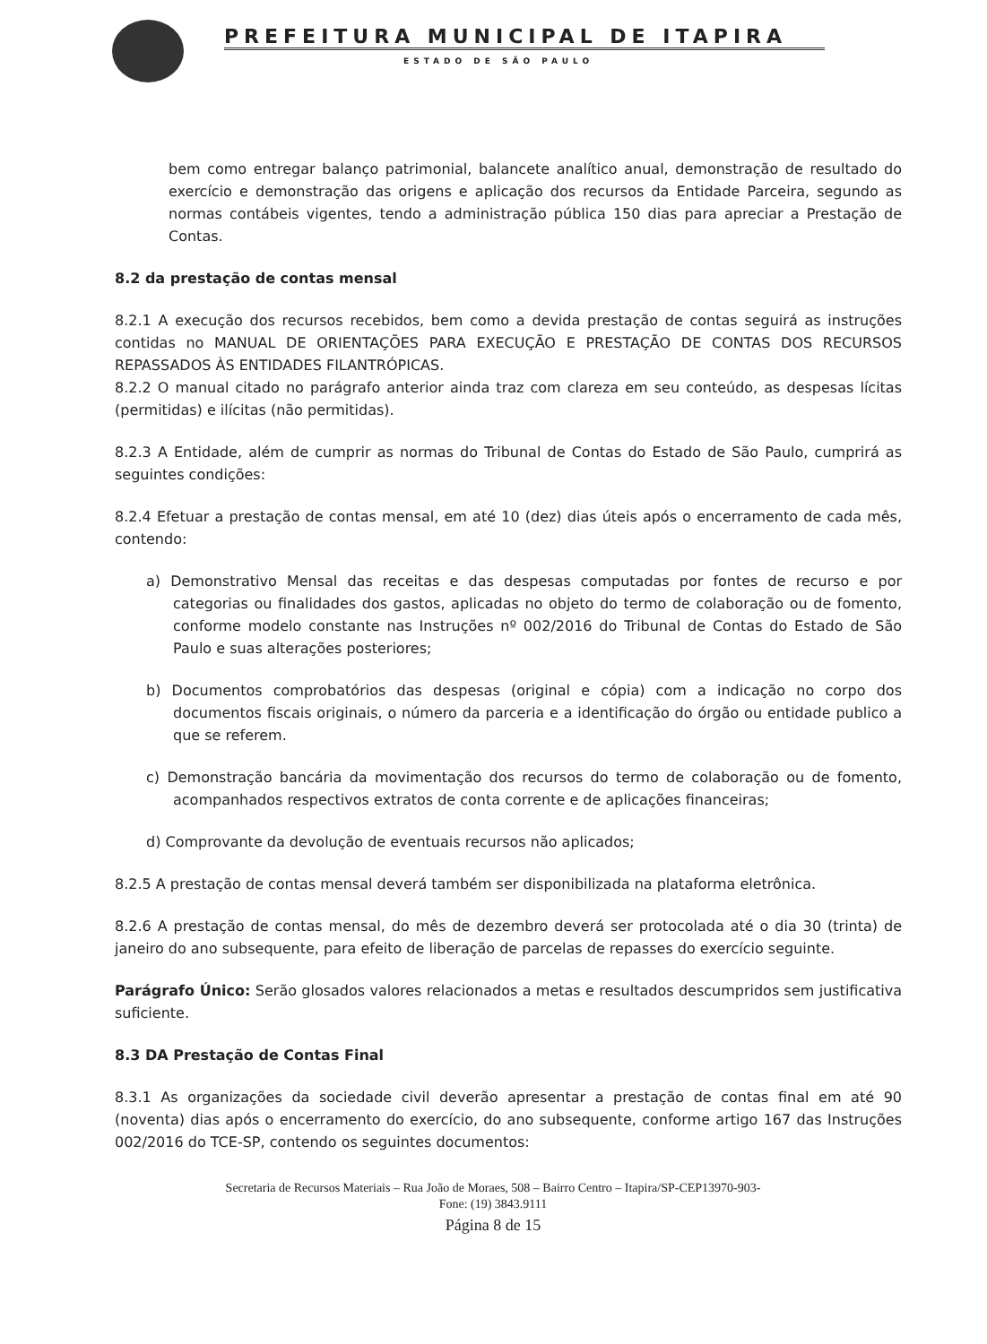PREFEITURA MUNICIPAL DE ITAPIRA
ESTADO DE SÃO PAULO
bem como entregar balanço patrimonial, balancete analítico anual, demonstração de resultado do exercício e demonstração das origens e aplicação dos recursos da Entidade Parceira, segundo as normas contábeis vigentes, tendo a administração pública 150 dias para apreciar a Prestação de Contas.
8.2 da prestação de contas mensal
8.2.1 A execução dos recursos recebidos, bem como a devida prestação de contas seguirá as instruções contidas no MANUAL DE ORIENTAÇÕES PARA EXECUÇÃO E PRESTAÇÃO DE CONTAS DOS RECURSOS REPASSADOS ÀS ENTIDADES FILANTRÓPICAS.
8.2.2 O manual citado no parágrafo anterior ainda traz com clareza em seu conteúdo, as despesas lícitas (permitidas) e ilícitas (não permitidas).
8.2.3 A Entidade, além de cumprir as normas do Tribunal de Contas do Estado de São Paulo, cumprirá as seguintes condições:
8.2.4 Efetuar a prestação de contas mensal, em até 10 (dez) dias úteis após o encerramento de cada mês, contendo:
a) Demonstrativo Mensal das receitas e das despesas computadas por fontes de recurso e por categorias ou finalidades dos gastos, aplicadas no objeto do termo de colaboração ou de fomento, conforme modelo constante nas Instruções nº 002/2016 do Tribunal de Contas do Estado de São Paulo e suas alterações posteriores;
b) Documentos comprobatórios das despesas (original e cópia) com a indicação no corpo dos documentos fiscais originais, o número da parceria e a identificação do órgão ou entidade publico a que se referem.
c) Demonstração bancária da movimentação dos recursos do termo de colaboração ou de fomento, acompanhados respectivos extratos de conta corrente e de aplicações financeiras;
d) Comprovante da devolução de eventuais recursos não aplicados;
8.2.5 A prestação de contas mensal deverá também ser disponibilizada na plataforma eletrônica.
8.2.6 A prestação de contas mensal, do mês de dezembro deverá ser protocolada até o dia 30 (trinta) de janeiro do ano subsequente, para efeito de liberação de parcelas de repasses do exercício seguinte.
Parágrafo Único: Serão glosados valores relacionados a metas e resultados descumpridos sem justificativa suficiente.
8.3 DA Prestação de Contas Final
8.3.1 As organizações da sociedade civil deverão apresentar a prestação de contas final em até 90 (noventa) dias após o encerramento do exercício, do ano subsequente, conforme artigo 167 das Instruções 002/2016 do TCE-SP, contendo os seguintes documentos:
Secretaria de Recursos Materiais – Rua João de Moraes, 508 – Bairro Centro – Itapira/SP-CEP13970-903-
Fone: (19) 3843.9111
Página 8 de 15